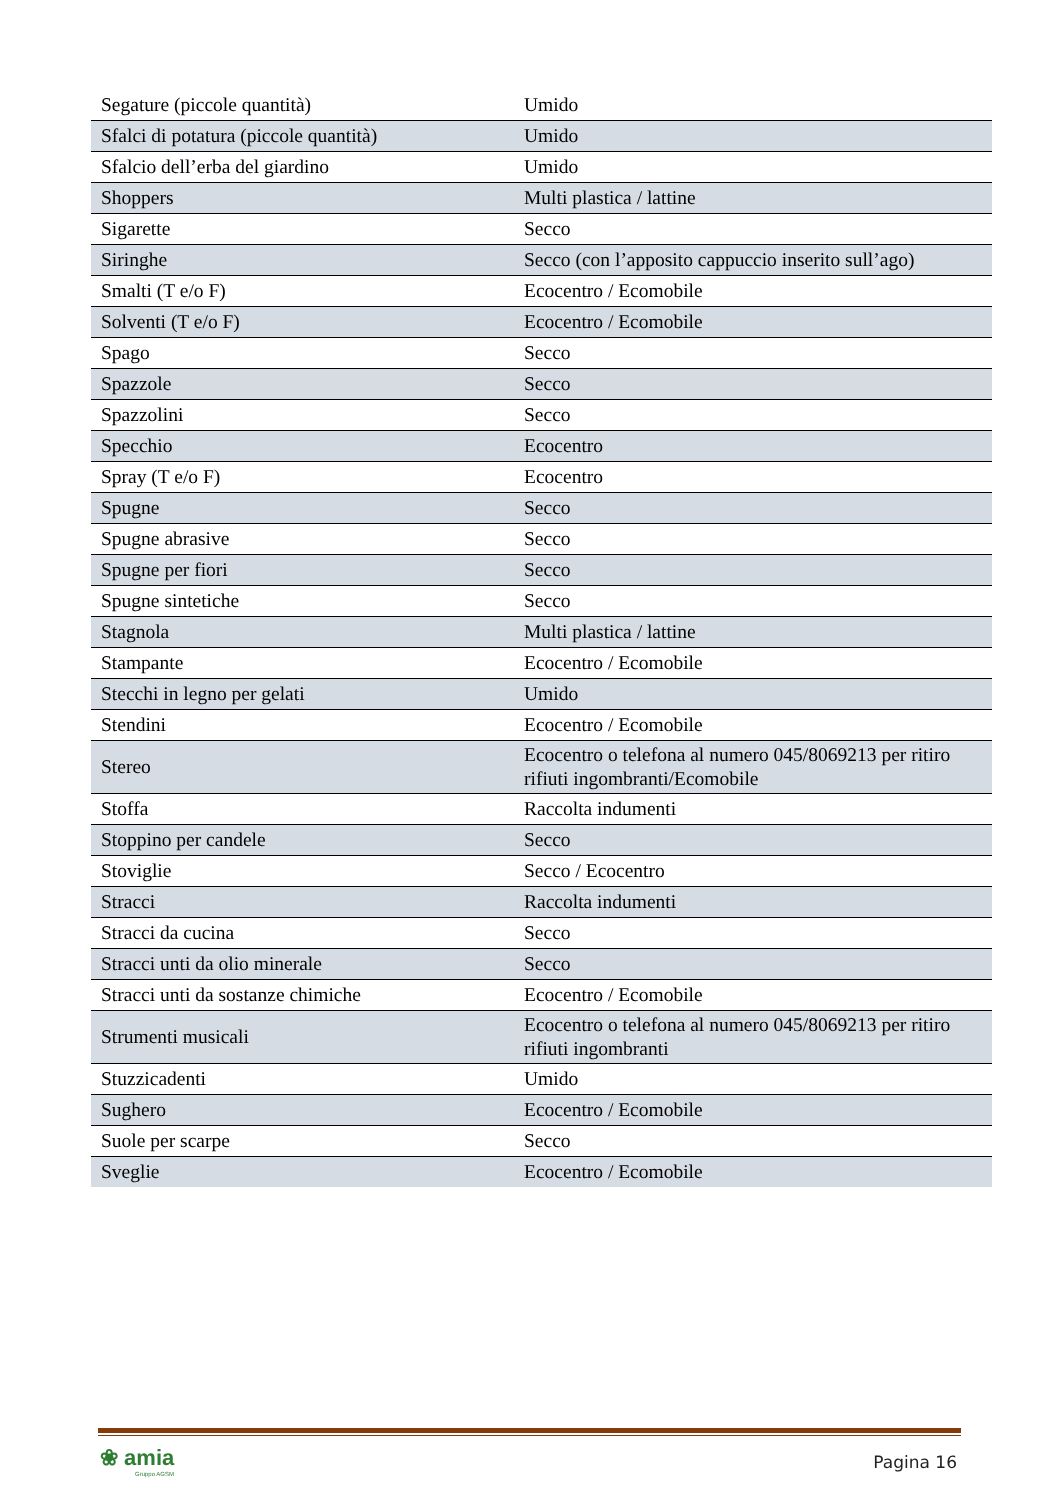| Segature (piccole quantità) | Umido |
| Sfalci di potatura (piccole quantità) | Umido |
| Sfalcio dell’erba del giardino | Umido |
| Shoppers | Multi plastica / lattine |
| Sigarette | Secco |
| Siringhe | Secco (con l’apposito cappuccio inserito sull’ago) |
| Smalti (T e/o F) | Ecocentro / Ecomobile |
| Solventi (T e/o F) | Ecocentro / Ecomobile |
| Spago | Secco |
| Spazzole | Secco |
| Spazzolini | Secco |
| Specchio | Ecocentro |
| Spray (T e/o F) | Ecocentro |
| Spugne | Secco |
| Spugne abrasive | Secco |
| Spugne per fiori | Secco |
| Spugne sintetiche | Secco |
| Stagnola | Multi plastica / lattine |
| Stampante | Ecocentro / Ecomobile |
| Stecchi in legno per gelati | Umido |
| Stendini | Ecocentro / Ecomobile |
| Stereo | Ecocentro o telefona al numero 045/8069213 per ritiro rifiuti ingombranti/Ecomobile |
| Stoffa | Raccolta indumenti |
| Stoppino per candele | Secco |
| Stoviglie | Secco / Ecocentro |
| Stracci | Raccolta indumenti |
| Stracci da cucina | Secco |
| Stracci unti da olio minerale | Secco |
| Stracci unti da sostanze chimiche | Ecocentro / Ecomobile |
| Strumenti musicali | Ecocentro o telefona al numero 045/8069213 per ritiro rifiuti ingombranti |
| Stuzzicadenti | Umido |
| Sughero | Ecocentro / Ecomobile |
| Suole per scarpe | Secco |
| Sveglie | Ecocentro / Ecomobile |
❀ amia
Gruppo AGSM
Pagina 16